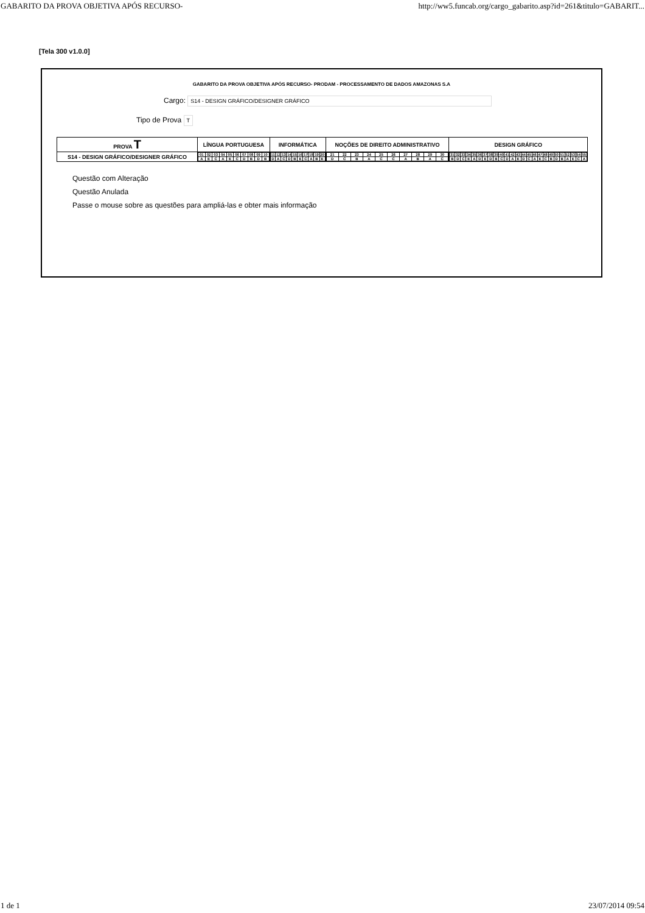GABARITO DA PROVA OBJETIVA APÓS RECURSO- http://ww5.funcab.org/cargo_gabarito.asp?id=261&titulo=GABARIT...
[Tela 300 v1.0.0]
GABARITO DA PROVA OBJETIVA APÓS RECURSO- PRODAM - PROCESSAMENTO DE DADOS AMAZONAS S.A
Cargo: S14 - DESIGN GRÁFICO/DESIGNER GRÁFICO
Tipo de Prova T
| PROVA T | LÍNGUA PORTUGUESA | INFORMÁTICA | NOÇÕES DE DIREITO ADMINISTRATIVO | DESIGN GRÁFICO |
| --- | --- | --- | --- | --- |
| S14 - DESIGN GRÁFICO/DESIGNER GRÁFICO | / 01 / 02 / 03 / 04 / 05 / 06 / 07 / 08 / 09 / 10 / / A / E / C / A / E / C / D / B / D / B / | / 11 / 12 / 13 / 14 / 15 / 16 / 17 / 18 / 19 / 20 / / D / A / C / D / B / E / C / A / B / E / | / 21 / 22 / 23 / 24 / 25 / 26 / 27 / 28 / 29 / 30 / / D / C / B / A / C / C / A / B / A / C / | / 31 / 32 / 33 / 34 / 35 / 36 / 37 / 38 / 39 / 40 / 41 / 42 / 43 / 44 / 45 / 46 / 47 / 48 / 49 / 50 / 51 / 52 / 53 / 54 / 55 / / B / D / C / E / A / D / E / D / B / C / D / A / E / D / C / A / E / C / B / D / B / A / E / C / A / |
Questão com Alteração
Questão Anulada
Passe o mouse sobre as questões para ampliá-las e obter mais informação
1 de 1 23/07/2014 09:54